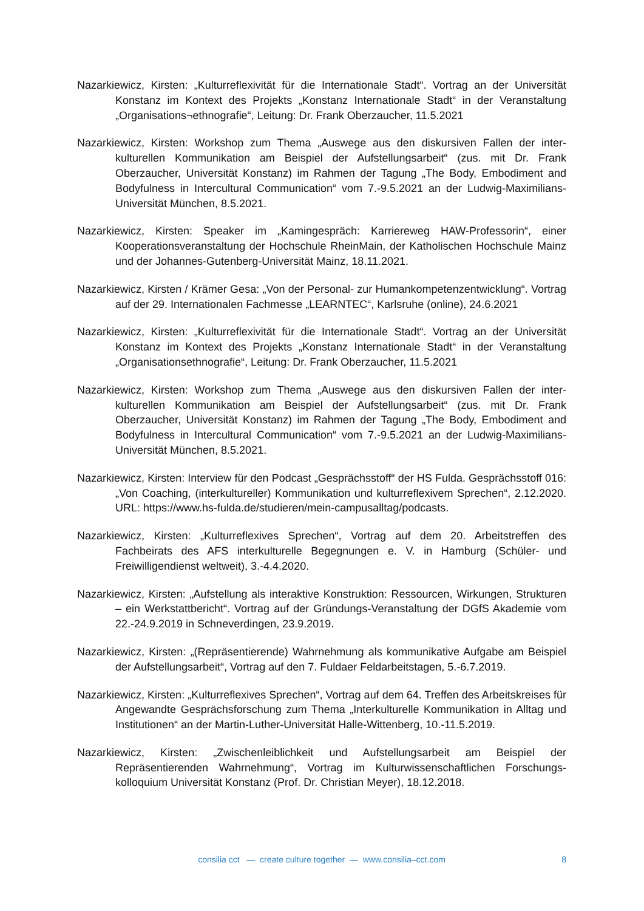Nazarkiewicz, Kirsten: „Kulturreflexivität für die Internationale Stadt“. Vortrag an der Universität Konstanz im Kontext des Projekts „Konstanz Internationale Stadt“ in der Veranstaltung „Organisations¬ethnografie“, Leitung: Dr. Frank Oberzaucher, 11.5.2021
Nazarkiewicz, Kirsten: Workshop zum Thema „Auswege aus den diskursiven Fallen der inter-kulturellen Kommunikation am Beispiel der Aufstellungsarbeit“ (zus. mit Dr. Frank Oberzaucher, Universität Konstanz) im Rahmen der Tagung „The Body, Embodiment and Bodyfulness in Intercultural Communication“ vom 7.-9.5.2021 an der Ludwig-Maximilians-Universität München, 8.5.2021.
Nazarkiewicz, Kirsten: Speaker im „Kamingespräch: Karriereweg HAW-Professorin“, einer Kooperationsveranstaltung der Hochschule RheinMain, der Katholischen Hochschule Mainz und der Johannes-Gutenberg-Universität Mainz, 18.11.2021.
Nazarkiewicz, Kirsten / Krämer Gesa: „Von der Personal- zur Humankompetenzentwicklung“. Vortrag auf der 29. Internationalen Fachmesse „LEARNTEC“, Karlsruhe (online), 24.6.2021
Nazarkiewicz, Kirsten: „Kulturreflexivität für die Internationale Stadt“. Vortrag an der Universität Konstanz im Kontext des Projekts „Konstanz Internationale Stadt“ in der Veranstaltung „Organisationsethnografie“, Leitung: Dr. Frank Oberzaucher, 11.5.2021
Nazarkiewicz, Kirsten: Workshop zum Thema „Auswege aus den diskursiven Fallen der inter-kulturellen Kommunikation am Beispiel der Aufstellungsarbeit“ (zus. mit Dr. Frank Oberzaucher, Universität Konstanz) im Rahmen der Tagung „The Body, Embodiment and Bodyfulness in Intercultural Communication“ vom 7.-9.5.2021 an der Ludwig-Maximilians-Universität München, 8.5.2021.
Nazarkiewicz, Kirsten: Interview für den Podcast „Gesprächsstoff“ der HS Fulda. Gesprächsstoff 016: „Von Coaching, (interkultureller) Kommunikation und kulturreflexivem Sprechen“, 2.12.2020. URL: https://www.hs-fulda.de/studieren/mein-campusalltag/podcasts.
Nazarkiewicz, Kirsten: „Kulturreflexives Sprechen“, Vortrag auf dem 20. Arbeitstreffen des Fachbeirats des AFS interkulturelle Begegnungen e. V. in Hamburg (Schüler- und Freiwilligendienst weltweit), 3.-4.4.2020.
Nazarkiewicz, Kirsten: „Aufstellung als interaktive Konstruktion: Ressourcen, Wirkungen, Strukturen – ein Werkstattbericht“. Vortrag auf der Gründungs-Veranstaltung der DGfS Akademie vom 22.-24.9.2019 in Schneverdingen, 23.9.2019.
Nazarkiewicz, Kirsten: „(Repräsentierende) Wahrnehmung als kommunikative Aufgabe am Beispiel der Aufstellungsarbeit“, Vortrag auf den 7. Fuldaer Feldarbeitstagen, 5.-6.7.2019.
Nazarkiewicz, Kirsten: „Kulturreflexives Sprechen“, Vortrag auf dem 64. Treffen des Arbeitskreises für Angewandte Gesprächsforschung zum Thema „Interkulturelle Kommunikation in Alltag und Institutionen“ an der Martin-Luther-Universität Halle-Wittenberg, 10.-11.5.2019.
Nazarkiewicz, Kirsten: „Zwischenleiblichkeit und Aufstellungsarbeit am Beispiel der Repräsentierenden Wahrnehmung“, Vortrag im Kulturwissenschaftlichen Forschungs-kolloquium Universität Konstanz (Prof. Dr. Christian Meyer), 18.12.2018.
consilia cct — create culture together — www.consilia–cct.com
8